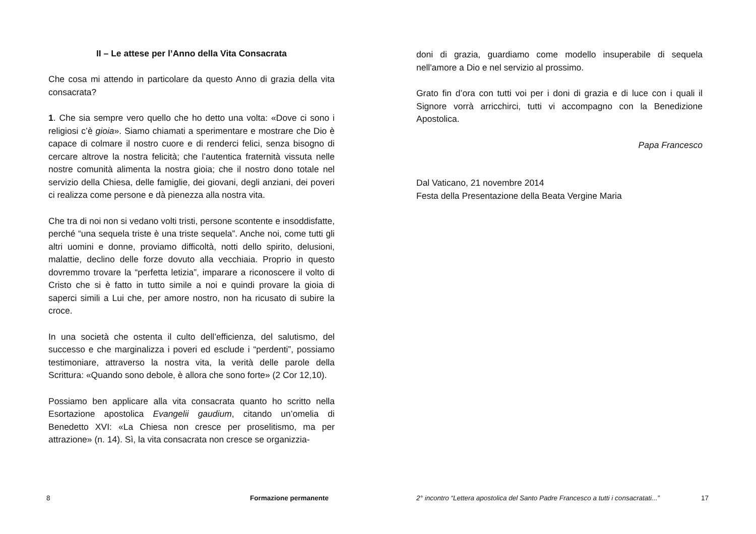II – Le attese per l’Anno della Vita Consacrata
Che cosa mi attendo in particolare da questo Anno di grazia della vita consacrata?
1. Che sia sempre vero quello che ho detto una volta: «Dove ci sono i religiosi c’è gioia». Siamo chiamati a sperimentare e mostrare che Dio è capace di colmare il nostro cuore e di renderci felici, senza bisogno di cercare altrove la nostra felicità; che l’autentica fraternità vissuta nelle nostre comunità alimenta la nostra gioia; che il nostro dono totale nel servizio della Chiesa, delle famiglie, dei giovani, degli anziani, dei poveri ci realizza come persone e dà pienezza alla nostra vita.
Che tra di noi non si vedano volti tristi, persone scontente e insoddisfatte, perché “una sequela triste è una triste sequela”. Anche noi, come tutti gli altri uomini e donne, proviamo difficoltà, notti dello spirito, delusioni, malattie, declino delle forze dovuto alla vecchiaia. Proprio in questo dovremmo trovare la “perfetta letizia”, imparare a riconoscere il volto di Cristo che si è fatto in tutto simile a noi e quindi provare la gioia di saperci simili a Lui che, per amore nostro, non ha ricusato di subire la croce.
In una società che ostenta il culto dell’efficienza, del salutismo, del successo e che marginalizza i poveri ed esclude i “perdenti”, possiamo testimoniare, attraverso la nostra vita, la verità delle parole della Scrittura: «Quando sono debole, è allora che sono forte» (2 Cor 12,10).
Possiamo ben applicare alla vita consacrata quanto ho scritto nella Esortazione apostolica Evangelii gaudium, citando un’omelia di Benedetto XVI: «La Chiesa non cresce per proselitismo, ma per attrazione» (n. 14). Sì, la vita consacrata non cresce se organizzia-
8 Formazione permanente
doni di grazia, guardiamo come modello insuperabile di sequela nell'amore a Dio e nel servizio al prossimo.
Grato fin d’ora con tutti voi per i doni di grazia e di luce con i quali il Signore vorrà arricchirci, tutti vi accompagno con la Benedizione Apostolica.
Papa Francesco
Dal Vaticano, 21 novembre 2014
Festa della Presentazione della Beata Vergine Maria
2° incontro “Lettera apostolica del Santo Padre Francesco a tutti i consacratati...” 17